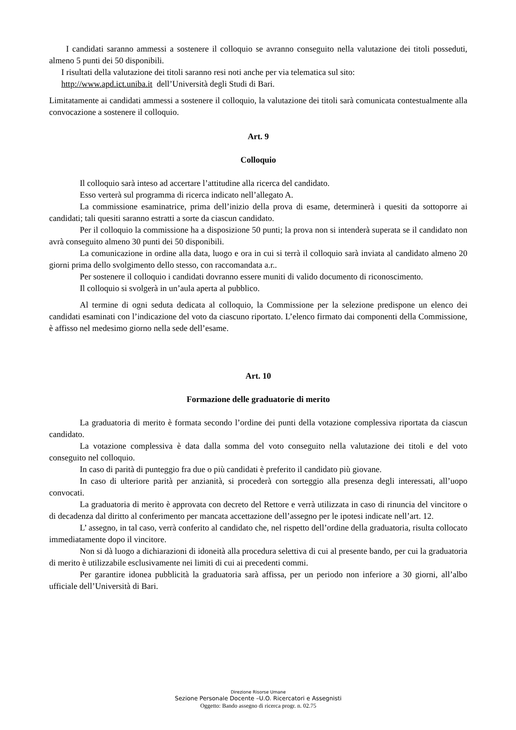I candidati saranno ammessi a sostenere il colloquio se avranno conseguito nella valutazione dei titoli posseduti, almeno 5 punti dei 50 disponibili.
I risultati della valutazione dei titoli saranno resi noti anche per via telematica sul sito:
http://www.apd.ict.uniba.it dell’Università degli Studi di Bari.
Limitatamente ai candidati ammessi a sostenere il colloquio, la valutazione dei titoli sarà comunicata contestualmente alla convocazione a sostenere il colloquio.
Art. 9
Colloquio
Il colloquio sarà inteso ad accertare l’attitudine alla ricerca del candidato.
Esso verterà sul programma di ricerca indicato nell’allegato A.
La commissione esaminatrice, prima dell’inizio della prova di esame, determinerà i quesiti da sottoporre ai candidati; tali quesiti saranno estratti a sorte da ciascun candidato.
Per il colloquio la commissione ha a disposizione 50 punti; la prova non si intenderà superata se il candidato non avrà conseguito almeno 30 punti dei 50 disponibili.
La comunicazione in ordine alla data, luogo e ora in cui si terrà il colloquio sarà inviata al candidato almeno 20 giorni prima dello svolgimento dello stesso, con raccomandata a.r..
Per sostenere il colloquio i candidati dovranno essere muniti di valido documento di riconoscimento.
Il colloquio si svolgerà in un’aula aperta al pubblico.
Al termine di ogni seduta dedicata al colloquio, la Commissione per la selezione predispone un elenco dei candidati esaminati con l’indicazione del voto da ciascuno riportato. L’elenco firmato dai componenti della Commissione, è affisso nel medesimo giorno nella sede dell’esame.
Art. 10
Formazione delle graduatorie di merito
La graduatoria di merito è formata secondo l’ordine dei punti della votazione complessiva riportata da ciascun candidato.
La votazione complessiva è data dalla somma del voto conseguito nella valutazione dei titoli e del voto conseguito nel colloquio.
In caso di parità di punteggio fra due o più candidati è preferito il candidato più giovane.
In caso di ulteriore parità per anzianità, si procederà con sorteggio alla presenza degli interessati, all’uopo convocati.
La graduatoria di merito è approvata con decreto del Rettore e verrà utilizzata in caso di rinuncia del vincitore o di decadenza dal diritto al conferimento per mancata accettazione dell’assegno per le ipotesi indicate nell’art. 12.
L’ assegno, in tal caso, verrà conferito al candidato che, nel rispetto dell’ordine della graduatoria, risulta collocato immediatamente dopo il vincitore.
Non si dà luogo a dichiarazioni di idoneità alla procedura selettiva di cui al presente bando, per cui la graduatoria di merito è utilizzabile esclusivamente nei limiti di cui ai precedenti commi.
Per garantire idonea pubblicità la graduatoria sarà affissa, per un periodo non inferiore a 30 giorni, all’albo ufficiale dell’Università di Bari.
Direzione Risorse Umane
Sezione Personale Docente –U.O. Ricercatori e Assegnisti
Oggetto: Bando assegno di ricerca progr. n. 02.75